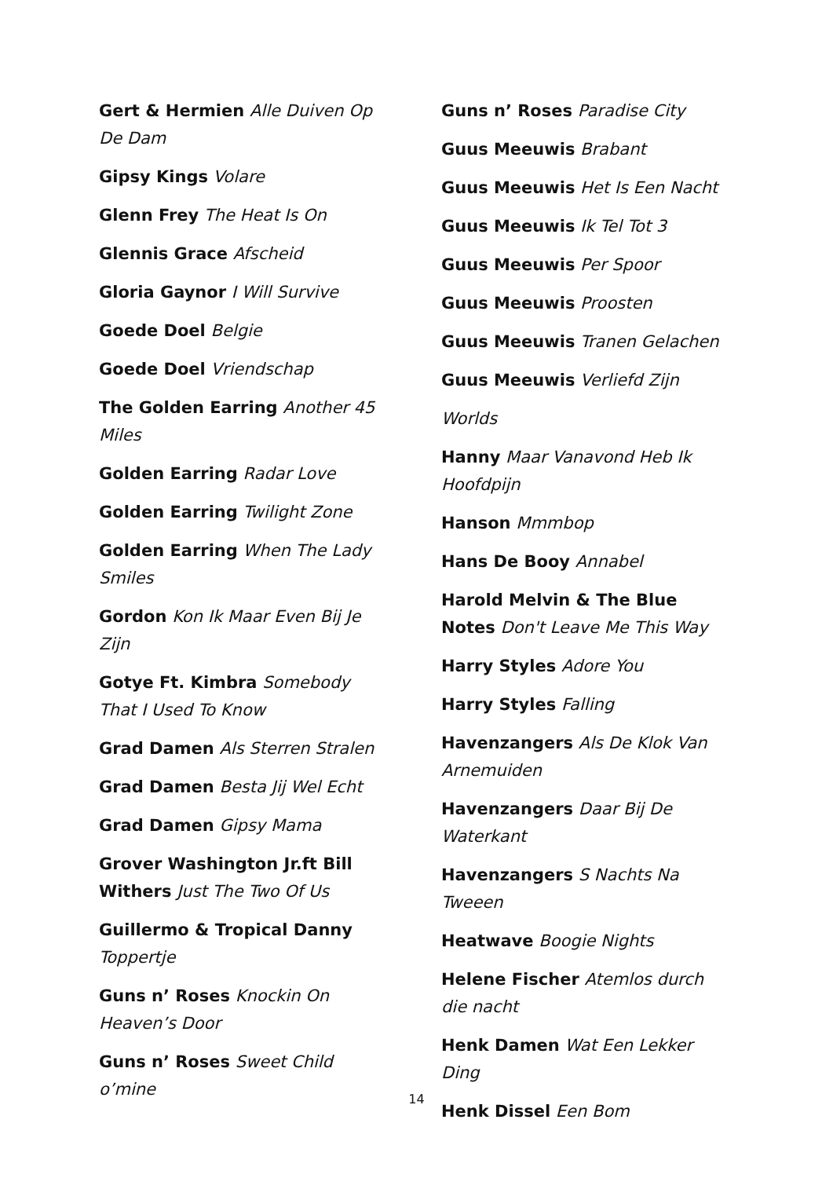Gert & Hermien Alle Duiven Op De Dam
Gipsy Kings Volare
Glenn Frey The Heat Is On
Glennis Grace Afscheid
Gloria Gaynor I Will Survive
Goede Doel Belgie
Goede Doel Vriendschap
The Golden Earring Another 45 Miles
Golden Earring Radar Love
Golden Earring Twilight Zone
Golden Earring When The Lady Smiles
Gordon Kon Ik Maar Even Bij Je Zijn
Gotye Ft. Kimbra Somebody That I Used To Know
Grad Damen Als Sterren Stralen
Grad Damen Besta Jij Wel Echt
Grad Damen Gipsy Mama
Grover Washington Jr.ft Bill Withers Just The Two Of Us
Guillermo & Tropical Danny Toppertje
Guns n’ Roses Knockin On Heaven’s Door
Guns n’ Roses Sweet Child o’mine
Guns n’ Roses Paradise City
Guus Meeuwis Brabant
Guus Meeuwis Het Is Een Nacht
Guus Meeuwis Ik Tel Tot 3
Guus Meeuwis Per Spoor
Guus Meeuwis Proosten
Guus Meeuwis Tranen Gelachen
Guus Meeuwis Verliefd Zijn
Worlds
Hanny Maar Vanavond Heb Ik Hoofdpijn
Hanson Mmmbop
Hans De Booy Annabel
Harold Melvin & The Blue Notes Don't Leave Me This Way
Harry Styles Adore You
Harry Styles Falling
Havenzangers Als De Klok Van Arnemuiden
Havenzangers Daar Bij De Waterkant
Havenzangers S Nachts Na Tweeen
Heatwave Boogie Nights
Helene Fischer Atemlos durch die nacht
Henk Damen Wat Een Lekker Ding
Henk Dissel Een Bom
14